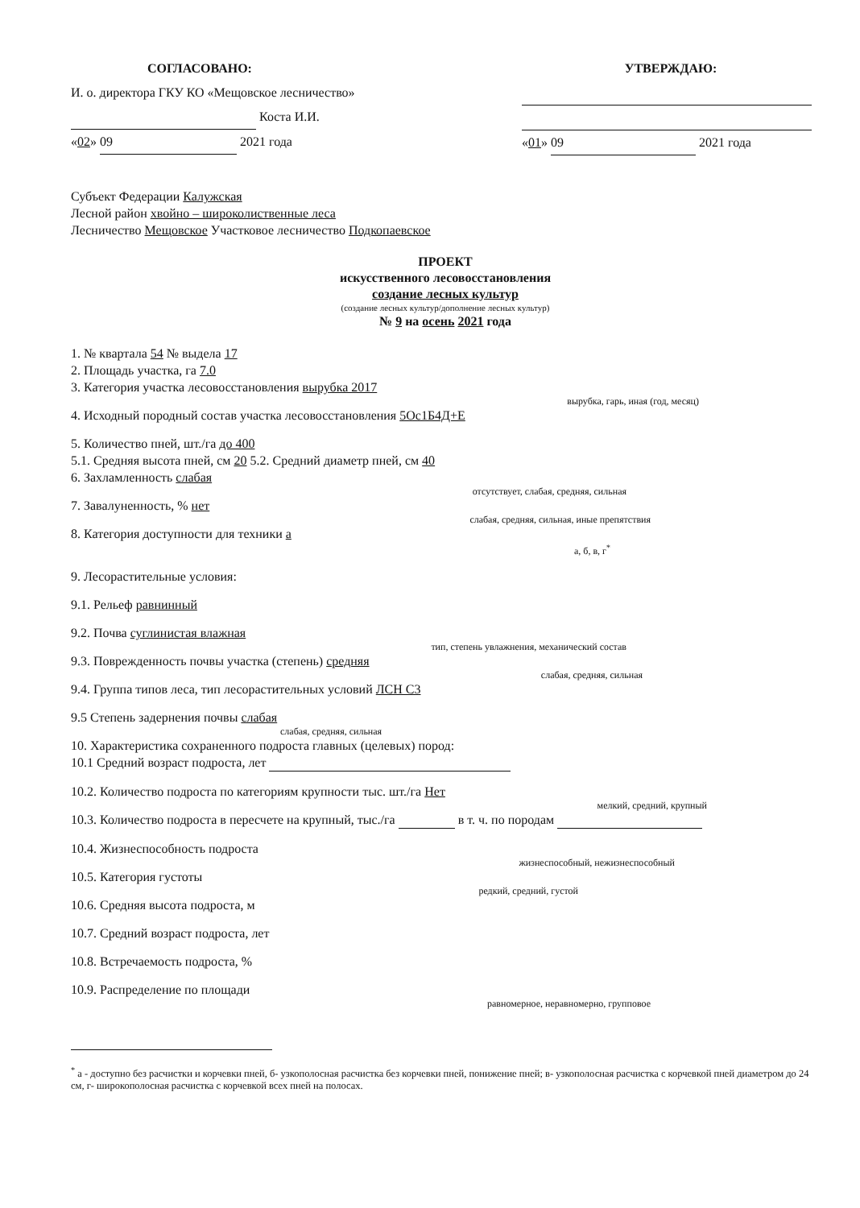СОГЛАСОВАНО:
И. о. директора ГКУ КО «Мещовское лесничество»
Коста И.И.
«02» 09 2021 года
УТВЕРЖДАЮ:
«01» 09 2021 года
Субъект Федерации Калужская
Лесной район хвойно – широколиственные леса
Лесничество Мещовское Участковое лесничество Подкопаевское
ПРОЕКТ
искусственного лесовосстановления
создание лесных культур
(создание лесных культур/дополнение лесных культур)
№ 9 на осень 2021 года
1. № квартала 54 № выдела 17
2. Площадь участка, га 7.0
3. Категория участка лесовосстановления вырубка 2017
вырубка, гарь, иная (год, месяц)
4. Исходный породный состав участка лесовосстановления 5Ос1Б4Д+Е
5. Количество пней, шт./га до 400
5.1. Средняя высота пней, см 20 5.2. Средний диаметр пней, см 40
6. Захламленность слабая
отсутствует, слабая, средняя, сильная
7. Завалуненность, % нет
слабая, средняя, сильная, иные препятствия
8. Категория доступности для техники а
а, б, в, г<sup>*</sup>
9. Лесорастительные условия:
9.1. Рельеф равнинный
9.2. Почва суглинистая влажная
тип, степень увлажнения, механический состав
9.3. Поврежденность почвы участка (степень) средняя
слабая, средняя, сильная
9.4. Группа типов леса, тип лесорастительных условий ЛСН С3
9.5 Степень задернения почвы слабая
слабая, средняя, сильная
10. Характеристика сохраненного подроста главных (целевых) пород:
10.1 Средний возраст подроста, лет
10.2. Количество подроста по категориям крупности тыс. шт./га Нет
мелкий, средний, крупный
10.3. Количество подроста в пересчете на крупный, тыс./га в т. ч. по породам
10.4. Жизнеспособность подроста
жизнеспособный, нежизнеспособный
10.5. Категория густоты
редкий, средний, густой
10.6. Средняя высота подроста, м
10.7. Средний возраст подроста, лет
10.8. Встречаемость подроста, %
10.9. Распределение по площади
равномерное, неравномерно, групповое
<sup>*</sup> а - доступно без расчистки и корчевки пней, б- узкополосная расчистка без корчевки пней, понижение пней; в- узкополосная расчистка с корчевкой пней диаметром до 24 см, г- широкополосная расчистка с корчевкой всех пней на полосах.